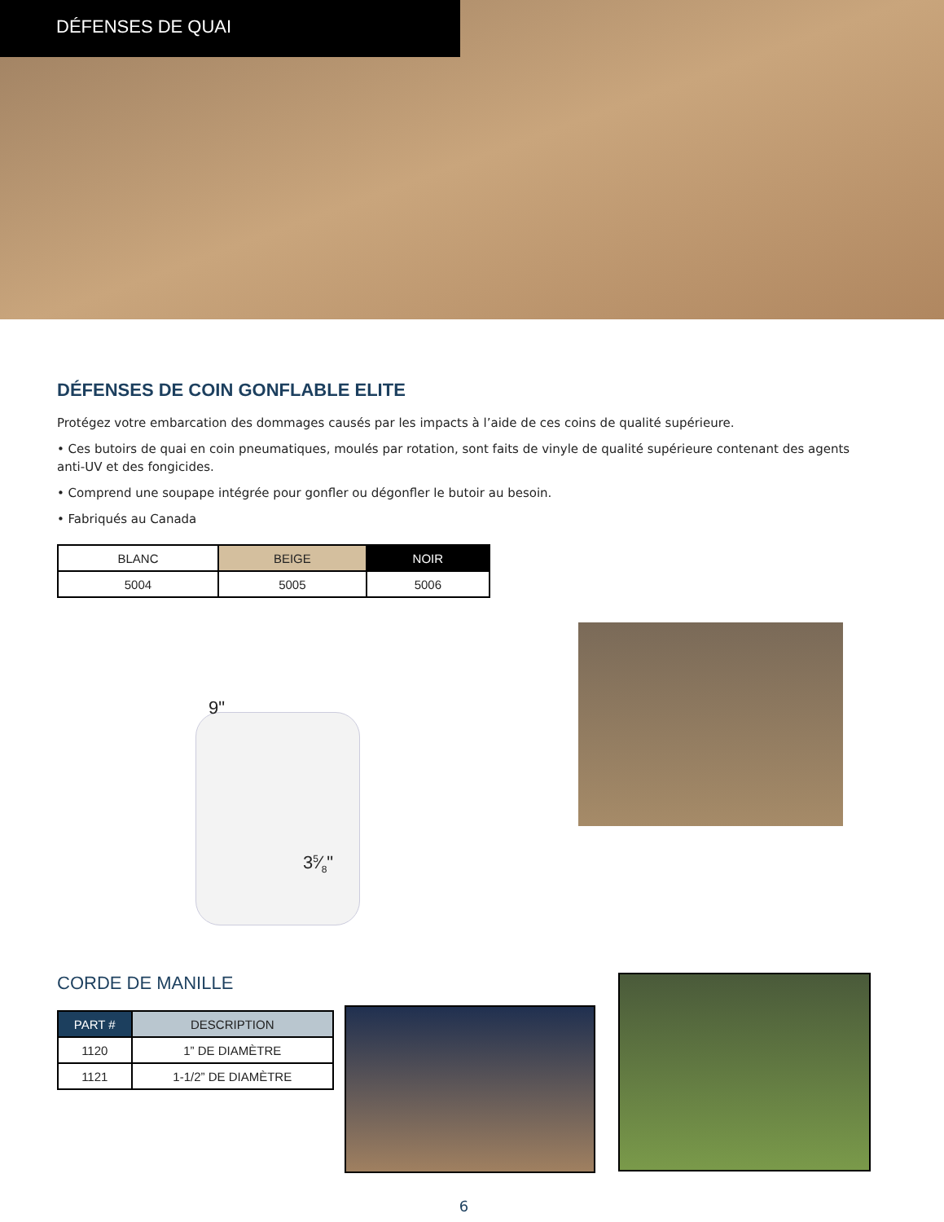DÉFENSES DE QUAI
DÉFENSES DE COIN GONFLABLE ELITE
Protégez votre embarcation des dommages causés par les impacts à l’aide de ces coins de qualité supérieure.
• Ces butoirs de quai en coin pneumatiques, moulés par rotation, sont faits de vinyle de qualité supérieure contenant des agents anti-UV et des fongicides.
• Comprend une soupape intégrée pour gonfler ou dégonfler le butoir au besoin.
• Fabriqués au Canada
| BLANC | BEIGE | NOIR |
| --- | --- | --- |
| 5004 | 5005 | 5006 |
9"
35⁄8"
CORDE DE MANILLE
| PART # | DESCRIPTION |
| --- | --- |
| 1120 | 1” DE DIAMÈTRE |
| 1121 | 1-1/2” DE DIAMÈTRE |
6